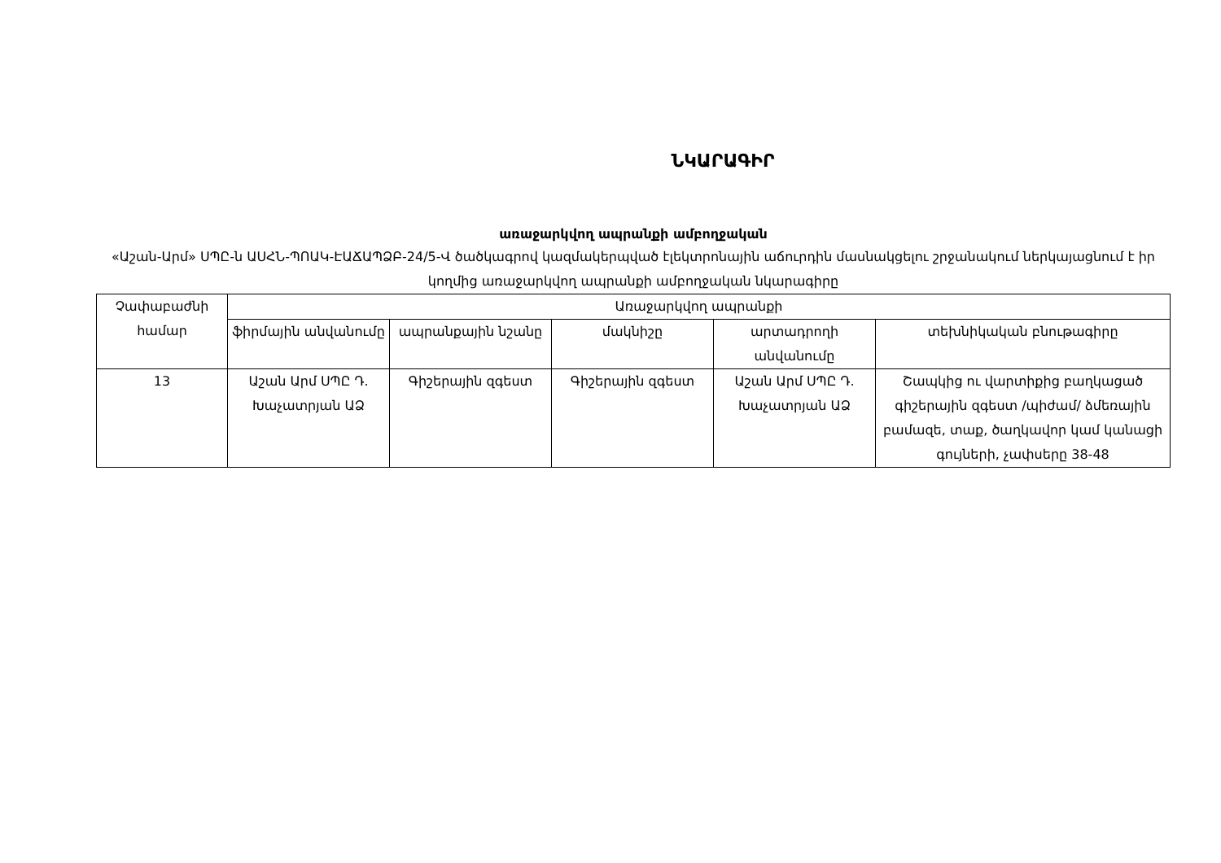ՆԿԱՐԱԳԻՐ
առաջարկվող ապրանքի ամբողջական
«Աշան-Արմ» ՍՊԸ-ն ԱՍՀՆ-ՊՈԱԿ-ԷԱՃԱՊՁԲ-24/5-Վ ծածկագրով կազմակերպված էլեկտրոնային աճուրդին մասնակցելու շրջանակում ներկայացնում է իր կողմից առաջարկվող ապրանքի ամբողջական նկարագիրը
| Չափաբաժնի համար | Առաջարկվող ապրանքի | | | | |
| --- | --- | --- | --- | --- | --- |
| | ֆիրմային անվանումը | ապրանքային նշանը | մակնիշը | արտադրողի անվանումը | տեխնիկական բնութագիրը |
| 13 | Աշան Արմ ՍՊԸ Դ. Խաչատրյան ԱՁ | Գիշերային զգեստ | Գիշերային զգեստ | Աշան Արմ ՍՊԸ Դ. Խաչատրյան ԱՁ | Շապկից ու վարտիքից բաղկացած գիշերային զգեստ /պիժամ/ ձմեռային բամազե, տաք, ծաղկավոր կամ կանացի գույների, չափսերը 38-48 |